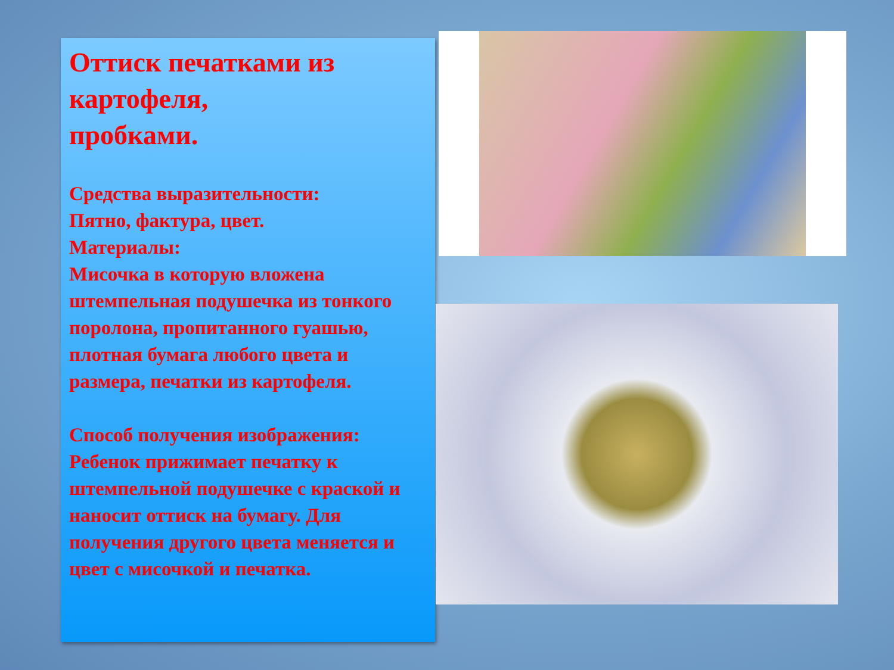Оттиск печатками из картофеля,
пробками.
Средства выразительности:
Пятно, фактура, цвет.
Материалы:
Мисочка в которую вложена штемпельная подушечка из тонкого поролона, пропитанного гуашью, плотная бумага любого цвета и размера, печатки из картофеля.
Способ получения изображения:
Ребенок прижимает печатку к штемпельной подушечке с краской и наносит оттиск на бумагу. Для получения другого цвета меняется и цвет с мисочкой и печатка.